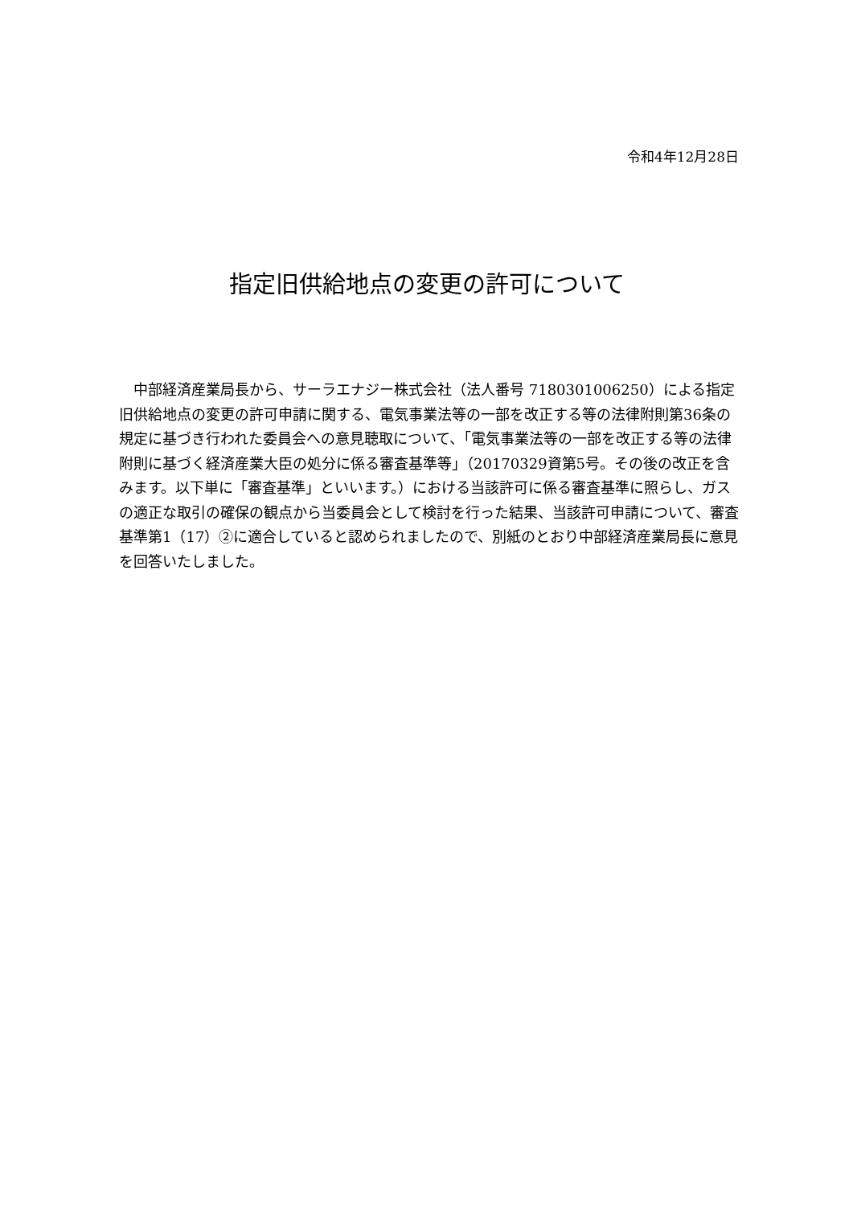令和4年12月28日
指定旧供給地点の変更の許可について
　中部経済産業局長から、サーラエナジー株式会社（法人番号 7180301006250）による指定旧供給地点の変更の許可申請に関する、電気事業法等の一部を改正する等の法律附則第36条の規定に基づき行われた委員会への意見聴取について、「電気事業法等の一部を改正する等の法律附則に基づく経済産業大臣の処分に係る審査基準等」（20170329資第5号。その後の改正を含みます。以下単に「審査基準」といいます。）における当該許可に係る審査基準に照らし、ガスの適正な取引の確保の観点から当委員会として検討を行った結果、当該許可申請について、審査基準第1（17）②に適合していると認められましたので、別紙のとおり中部経済産業局長に意見を回答いたしました。